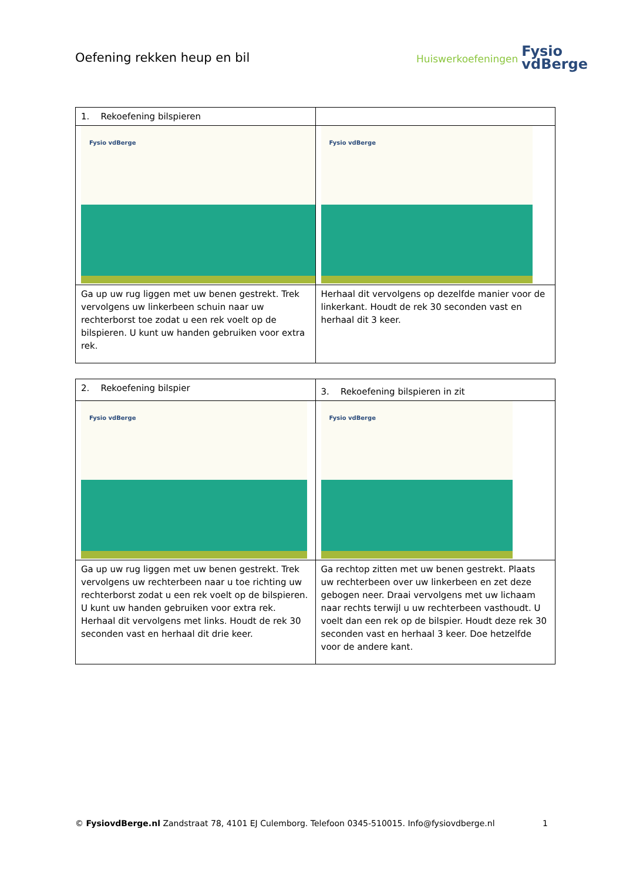Oefening rekken heup en bil
Huiswerkoefeningen Fysio
vdBerge
| 1. Rekoefening bilspieren | |
| Fysio vdBerge | Fysio vdBerge |
| Ga up uw rug liggen met uw benen gestrekt. Trek vervolgens uw linkerbeen schuin naar uw rechterborst toe zodat u een rek voelt op de bilspieren. U kunt uw handen gebruiken voor extra rek. | Herhaal dit vervolgens op dezelfde manier voor de linkerkant. Houdt de rek 30 seconden vast en herhaal dit 3 keer. |
| 2. Rekoefening bilspier | 3. Rekoefening bilspieren in zit |
| Fysio vdBerge | Fysio vdBerge |
| Ga up uw rug liggen met uw benen gestrekt. Trek vervolgens uw rechterbeen naar u toe richting uw rechterborst zodat u een rek voelt op de bilspieren. U kunt uw handen gebruiken voor extra rek. Herhaal dit vervolgens met links. Houdt de rek 30 seconden vast en herhaal dit drie keer. | Ga rechtop zitten met uw benen gestrekt. Plaats uw rechterbeen over uw linkerbeen en zet deze gebogen neer. Draai vervolgens met uw lichaam naar rechts terwijl u uw rechterbeen vasthoudt. U voelt dan een rek op de bilspier. Houdt deze rek 30 seconden vast en herhaal 3 keer. Doe hetzelfde voor de andere kant. |
© FysiovdBerge.nl Zandstraat 78, 4101 EJ Culemborg. Telefoon 0345-510015. Info@fysiovdberge.nl 1